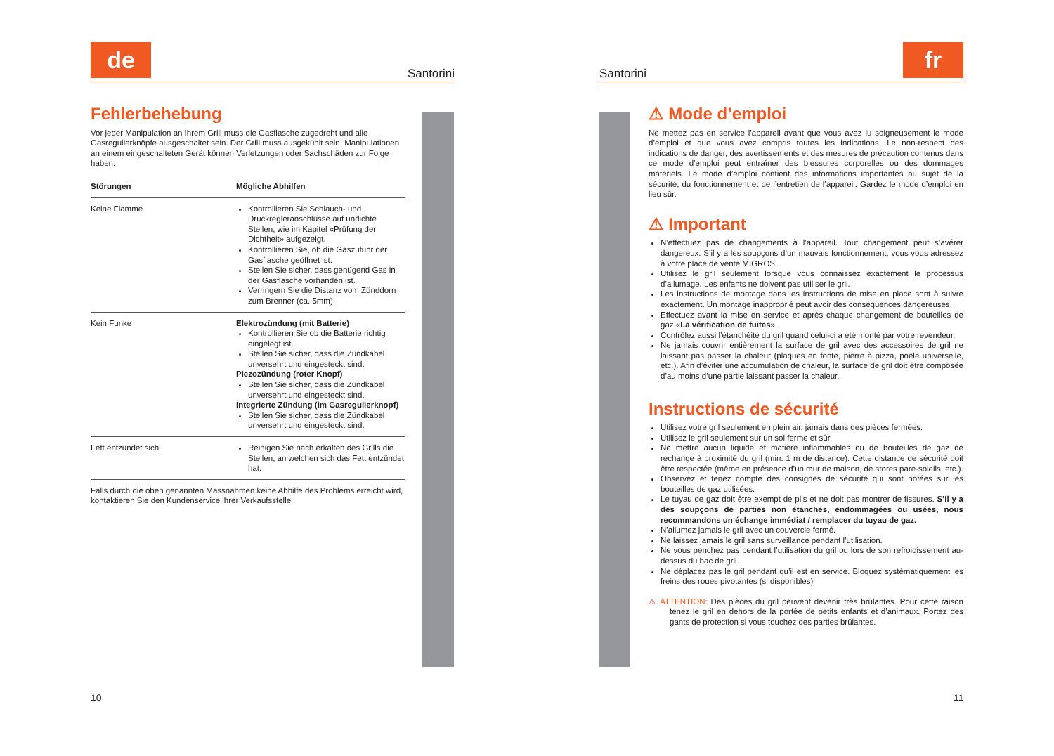de
Santorini
Fehlerbehebung
Vor jeder Manipulation an Ihrem Grill muss die Gasflasche zugedreht und alle Gasregulierknöpfe ausgeschaltet sein. Der Grill muss ausgekühlt sein. Manipulationen an einem eingeschalteten Gerät können Verletzungen oder Sachschäden zur Folge haben.
| Störungen | Mögliche Abhilfen |
| --- | --- |
| Keine Flamme | Kontrollieren Sie Schlauch- und Druckregleranschlüsse auf undichte Stellen, wie im Kapitel «Prüfung der Dichtheit» aufgezeigt. Kontrollieren Sie, ob die Gaszufuhr der Gasflasche geöffnet ist. Stellen Sie sicher, dass genügend Gas in der Gasflasche vorhanden ist. Verringern Sie die Distanz vom Zünddorn zum Brenner (ca. 5mm) |
| Kein Funke | Elektrozündung (mit Batterie) Kontrollieren Sie ob die Batterie richtig eingelegt ist. Stellen Sie sicher, dass die Zündkabel unversehrt und eingesteckt sind. Piezozündung (roter Knopf) Stellen Sie sicher, dass die Zündkabel unversehrt und eingesteckt sind. Integrierte Zündung (im Gasregulierknopf) Stellen Sie sicher, dass die Zündkabel unversehrt und eingesteckt sind. |
| Fett entzündet sich | Reinigen Sie nach erkalten des Grills die Stellen, an welchen sich das Fett entzündet hat. |
| Falls durch die oben genannten Massnahmen keine Abhilfe des Problems erreicht wird, kontaktieren Sie den Kundenservice ihrer Verkaufsstelle. | |
10
Santorini
fr
⚠ Mode d’emploi
Ne mettez pas en service l’appareil avant que vous avez lu soigneusement le mode d’emploi et que vous avez compris toutes les indications. Le non-respect des indications de danger, des avertissements et des mesures de précaution contenus dans ce mode d’emploi peut entraîner des blessures corporelles ou des dommages matériels. Le mode d’emploi contient des informations importantes au sujet de la sécurité, du fonctionnement et de l’entretien de l’appareil. Gardez le mode d’emploi en lieu sûr.
⚠ Important
N’effectuez pas de changements à l’appareil. Tout changement peut s’avérer dangereux. S’il y a les soupçons d’un mauvais fonctionnement, vous vous adressez à votre place de vente MIGROS.
Utilisez le gril seulement lorsque vous connaissez exactement le processus d’allumage. Les enfants ne doivent pas utiliser le gril.
Les instructions de montage dans les instructions de mise en place sont à suivre exactement. Un montage inapproprié peut avoir des conséquences dangereuses.
Effectuez avant la mise en service et après chaque changement de bouteilles de gaz «La vérification de fuites».
Contrôlez aussi l’étanchéité du gril quand celui-ci a été monté par votre revendeur.
Ne jamais couvrir entièrement la surface de gril avec des accessoires de gril ne laissant pas passer la chaleur (plaques en fonte, pierre à pizza, poêle universelle, etc.). Afin d’éviter une accumulation de chaleur, la surface de gril doit être composée d’au moins d’une partie laissant passer la chaleur.
Instructions de sécurité
Utilisez votre gril seulement en plein air, jamais dans des pièces fermées.
Utilisez le gril seulement sur un sol ferme et sûr.
Ne mettre aucun liquide et matière inflammables ou de bouteilles de gaz de rechange à proximité du gril (min. 1 m de distance). Cette distance de sécurité doit être respectée (même en présence d’un mur de maison, de stores pare-soleils, etc.).
Observez et tenez compte des consignes de sécurité qui sont notées sur les bouteilles de gaz utilisées.
Le tuyau de gaz doit être exempt de plis et ne doit pas montrer de fissures. S’il y a des soupçons de parties non étanches, endommagées ou usées, nous recommandons un échange immédiat / remplacer du tuyau de gaz.
N’allumez jamais le gril avec un couvercle fermé.
Ne laissez jamais le gril sans surveillance pendant l’utilisation.
Ne vous penchez pas pendant l’utilisation du gril ou lors de son refroidissement au-dessus du bac de gril.
Ne déplacez pas le gril pendant qu’il est en service. Bloquez systématiquement les freins des roues pivotantes (si disponibles)
⚠ ATTENTION: Des pièces du gril peuvent devenir très brûlantes. Pour cette raison tenez le gril en dehors de la portée de petits enfants et d’animaux. Portez des gants de protection si vous touchez des parties brûlantes.
11